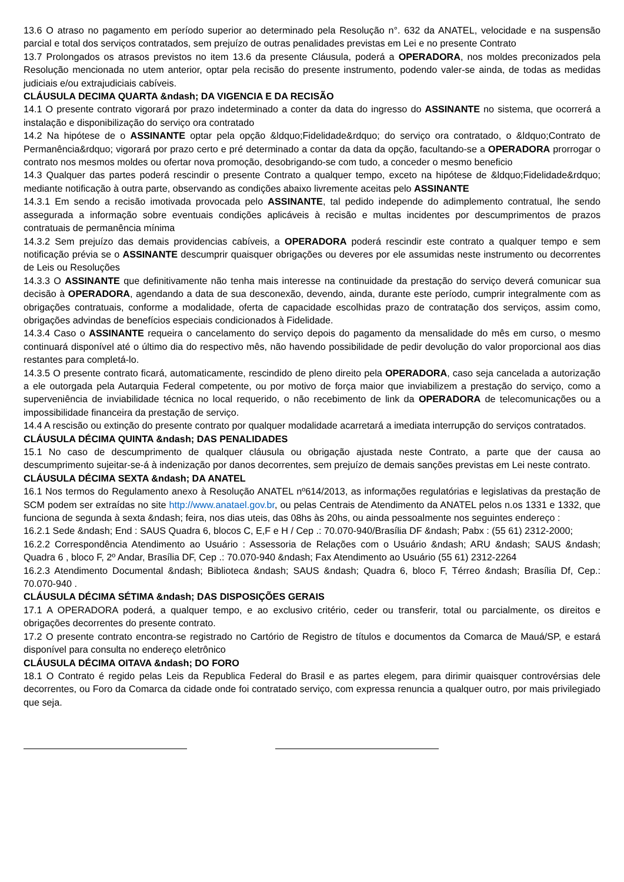13.6 O atraso no pagamento em período superior ao determinado pela Resolução n°. 632 da ANATEL, velocidade e na suspensão parcial e total dos serviços contratados, sem prejuízo de outras penalidades previstas em Lei e no presente Contrato
13.7 Prolongados os atrasos previstos no item 13.6 da presente Cláusula, poderá a OPERADORA, nos moldes preconizados pela Resolução mencionada no utem anterior, optar pela recisão do presente instrumento, podendo valer-se ainda, de todas as medidas judiciais e/ou extrajudiciais cabíveis.
CLÁUSULA DECIMA QUARTA &ndash; DA VIGENCIA E DA RECISÃO
14.1 O presente contrato vigorará por prazo indeterminado a conter da data do ingresso do ASSINANTE no sistema, que ocorrerá a instalação e disponibilização do serviço ora contratado
14.2 Na hipótese de o ASSINANTE optar pela opção &ldquo;Fidelidade&rdquo; do serviço ora contratado, o &ldquo;Contrato de Permanência&rdquo; vigorará por prazo certo e pré determinado a contar da data da opção, facultando-se a OPERADORA prorrogar o contrato nos mesmos moldes ou ofertar nova promoção, desobrigando-se com tudo, a conceder o mesmo beneficio
14.3 Qualquer das partes poderá rescindir o presente Contrato a qualquer tempo, exceto na hipótese de &ldquo;Fidelidade&rdquo; mediante notificação à outra parte, observando as condições abaixo livremente aceitas pelo ASSINANTE
14.3.1 Em sendo a recisão imotivada provocada pelo ASSINANTE, tal pedido independe do adimplemento contratual, lhe sendo assegurada a informação sobre eventuais condições aplicáveis à recisão e multas incidentes por descumprimentos de prazos contratuais de permanência mínima
14.3.2 Sem prejuízo das demais providencias cabíveis, a OPERADORA poderá rescindir este contrato a qualquer tempo e sem notificação prévia se o ASSINANTE descumprir quaisquer obrigações ou deveres por ele assumidas neste instrumento ou decorrentes de Leis ou Resoluções
14.3.3 O ASSINANTE que definitivamente não tenha mais interesse na continuidade da prestação do serviço deverá comunicar sua decisão à OPERADORA, agendando a data de sua desconexão, devendo, ainda, durante este período, cumprir integralmente com as obrigações contratuais, conforme a modalidade, oferta de capacidade escolhidas prazo de contratação dos serviços, assim como, obrigações advindas de benefícios especiais condicionados à Fidelidade.
14.3.4 Caso o ASSINANTE requeira o cancelamento do serviço depois do pagamento da mensalidade do mês em curso, o mesmo continuará disponível até o último dia do respectivo mês, não havendo possibilidade de pedir devolução do valor proporcional aos dias restantes para completá-lo.
14.3.5 O presente contrato ficará, automaticamente, rescindido de pleno direito pela OPERADORA, caso seja cancelada a autorização a ele outorgada pela Autarquia Federal competente, ou por motivo de força maior que inviabilizem a prestação do serviço, como a superveniência de inviabilidade técnica no local requerido, o não recebimento de link da OPERADORA de telecomunicações ou a impossibilidade financeira da prestação de serviço.
14.4 A rescisão ou extinção do presente contrato por qualquer modalidade acarretará a imediata interrupção do serviços contratados.
CLÁUSULA DÉCIMA QUINTA &ndash; DAS PENALIDADES
15.1 No caso de descumprimento de qualquer cláusula ou obrigação ajustada neste Contrato, a parte que der causa ao descumprimento sujeitar-se-á à indenização por danos decorrentes, sem prejuízo de demais sanções previstas em Lei neste contrato.
CLÁUSULA DÉCIMA SEXTA &ndash; DA ANATEL
16.1 Nos termos do Regulamento anexo à Resolução ANATEL nº614/2013, as informações regulatórias e legislativas da prestação de SCM podem ser extraídas no site http://www.anatael.gov.br, ou pelas Centrais de Atendimento da ANATEL pelos n.os 1331 e 1332, que funciona de segunda à sexta &ndash; feira, nos dias uteis, das 08hs às 20hs, ou ainda pessoalmente nos seguintes endereço :
16.2.1 Sede &ndash; End : SAUS Quadra 6, blocos C, E,F e H / Cep .: 70.070-940/Brasília DF &ndash; Pabx : (55 61) 2312-2000;
16.2.2 Correspondência Atendimento ao Usuário : Assessoria de Relações com o Usuário &ndash; ARU &ndash; SAUS &ndash; Quadra 6 , bloco F, 2º Andar, Brasília DF, Cep .: 70.070-940 &ndash; Fax Atendimento ao Usuário (55 61) 2312-2264
16.2.3 Atendimento Documental &ndash; Biblioteca &ndash; SAUS &ndash; Quadra 6, bloco F, Térreo &ndash; Brasília Df, Cep.: 70.070-940 .
CLÁUSULA DÉCIMA SÉTIMA &ndash; DAS DISPOSIÇÕES GERAIS
17.1 A OPERADORA poderá, a qualquer tempo, e ao exclusivo critério, ceder ou transferir, total ou parcialmente, os direitos e obrigações decorrentes do presente contrato.
17.2 O presente contrato encontra-se registrado no Cartório de Registro de títulos e documentos da Comarca de Mauá/SP, e estará disponível para consulta no endereço eletrônico
CLÁUSULA DÉCIMA OITAVA &ndash; DO FORO
18.1 O Contrato é regido pelas Leis da Republica Federal do Brasil e as partes elegem, para dirimir quaisquer controvérsias dele decorrentes, ou Foro da Comarca da cidade onde foi contratado serviço, com expressa renuncia a qualquer outro, por mais privilegiado que seja.